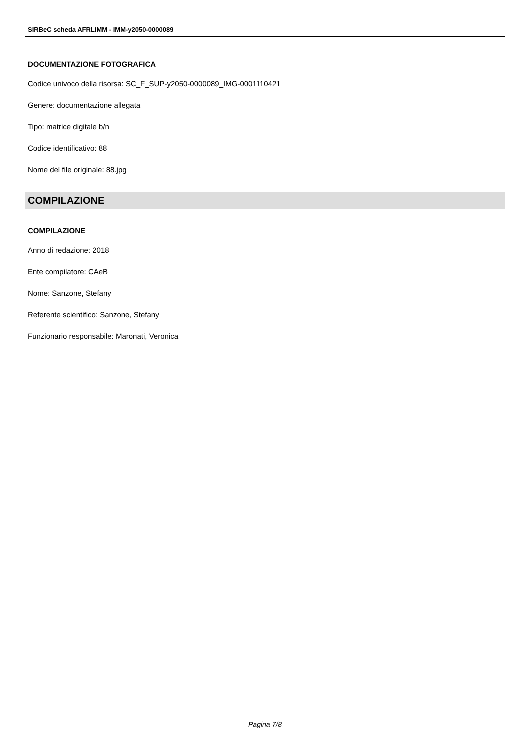SIRBeC scheda AFRLIMM - IMM-y2050-0000089
DOCUMENTAZIONE FOTOGRAFICA
Codice univoco della risorsa: SC_F_SUP-y2050-0000089_IMG-0001110421
Genere: documentazione allegata
Tipo: matrice digitale b/n
Codice identificativo: 88
Nome del file originale: 88.jpg
COMPILAZIONE
COMPILAZIONE
Anno di redazione: 2018
Ente compilatore: CAeB
Nome: Sanzone, Stefany
Referente scientifico: Sanzone, Stefany
Funzionario responsabile: Maronati, Veronica
Pagina 7/8